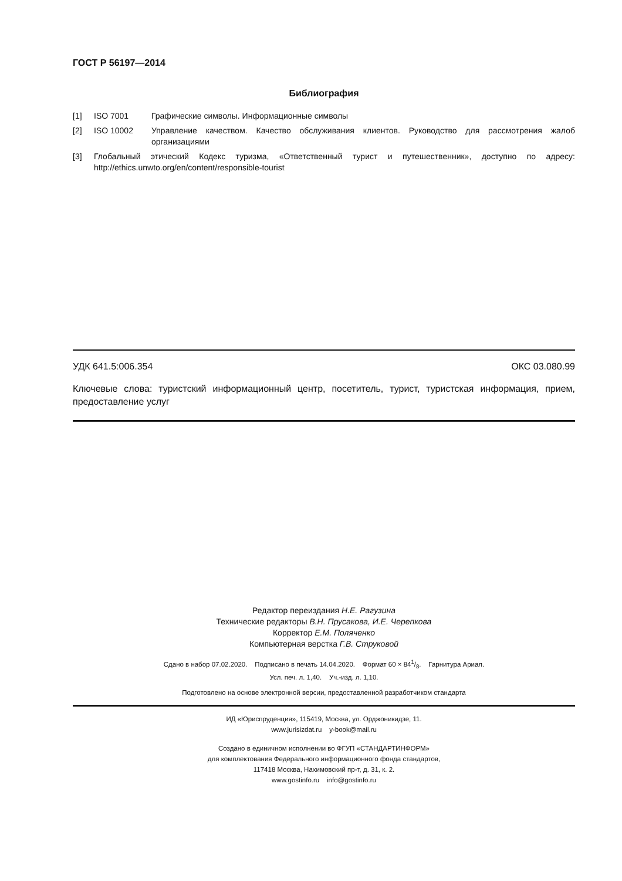ГОСТ Р 56197—2014
Библиография
[1] ISO 7001 Графические символы. Информационные символы
[2] ISO 10002 Управление качеством. Качество обслуживания клиентов. Руководство для рассмотрения жалоб организациями
[3] Глобальный этический Кодекс туризма, «Ответственный турист и путешественник», доступно по адресу: http://ethics.unwto.org/en/content/responsible-tourist
УДК 641.5:006.354 ОКС 03.080.99
Ключевые слова: туристский информационный центр, посетитель, турист, туристская информация, прием, предоставление услуг
Редактор переиздания Н.Е. Рагузина
Технические редакторы В.Н. Прусакова, И.Е. Черепкова
Корректор Е.М. Поляченко
Компьютерная верстка Г.В. Струковой
Сдано в набор 07.02.2020. Подписано в печать 14.04.2020. Формат 60 × 841/8. Гарнитура Ариал.
Усл. печ. л. 1,40. Уч.-изд. л. 1,10.
Подготовлено на основе электронной версии, предоставленной разработчиком стандарта
ИД «Юриспруденция», 115419, Москва, ул. Орджоникидзе, 11.
www.jurisizdat.ru y-book@mail.ru
Создано в единичном исполнении во ФГУП «СТАНДАРТИНФОРМ»
для комплектования Федерального информационного фонда стандартов,
117418 Москва, Нахимовский пр-т, д. 31, к. 2.
www.gostinfo.ru info@gostinfo.ru